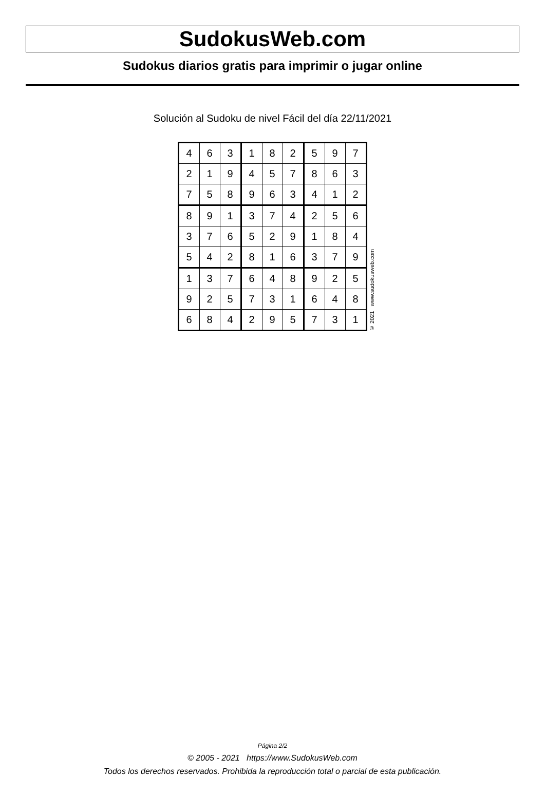SudokusWeb.com
Sudokus diarios gratis para imprimir o jugar online
Solución al Sudoku de nivel Fácil del día 22/11/2021
| 4 | 6 | 3 | 1 | 8 | 2 | 5 | 9 | 7 |
| 2 | 1 | 9 | 4 | 5 | 7 | 8 | 6 | 3 |
| 7 | 5 | 8 | 9 | 6 | 3 | 4 | 1 | 2 |
| 8 | 9 | 1 | 3 | 7 | 4 | 2 | 5 | 6 |
| 3 | 7 | 6 | 5 | 2 | 9 | 1 | 8 | 4 |
| 5 | 4 | 2 | 8 | 1 | 6 | 3 | 7 | 9 |
| 1 | 3 | 7 | 6 | 4 | 8 | 9 | 2 | 5 |
| 9 | 2 | 5 | 7 | 3 | 1 | 6 | 4 | 8 |
| 6 | 8 | 4 | 2 | 9 | 5 | 7 | 3 | 1 |
© 2021 www.sudokusweb.com
Página 2/2
© 2005 - 2021 https://www.SudokusWeb.com
Todos los derechos reservados. Prohibida la reproducción total o parcial de esta publicación.